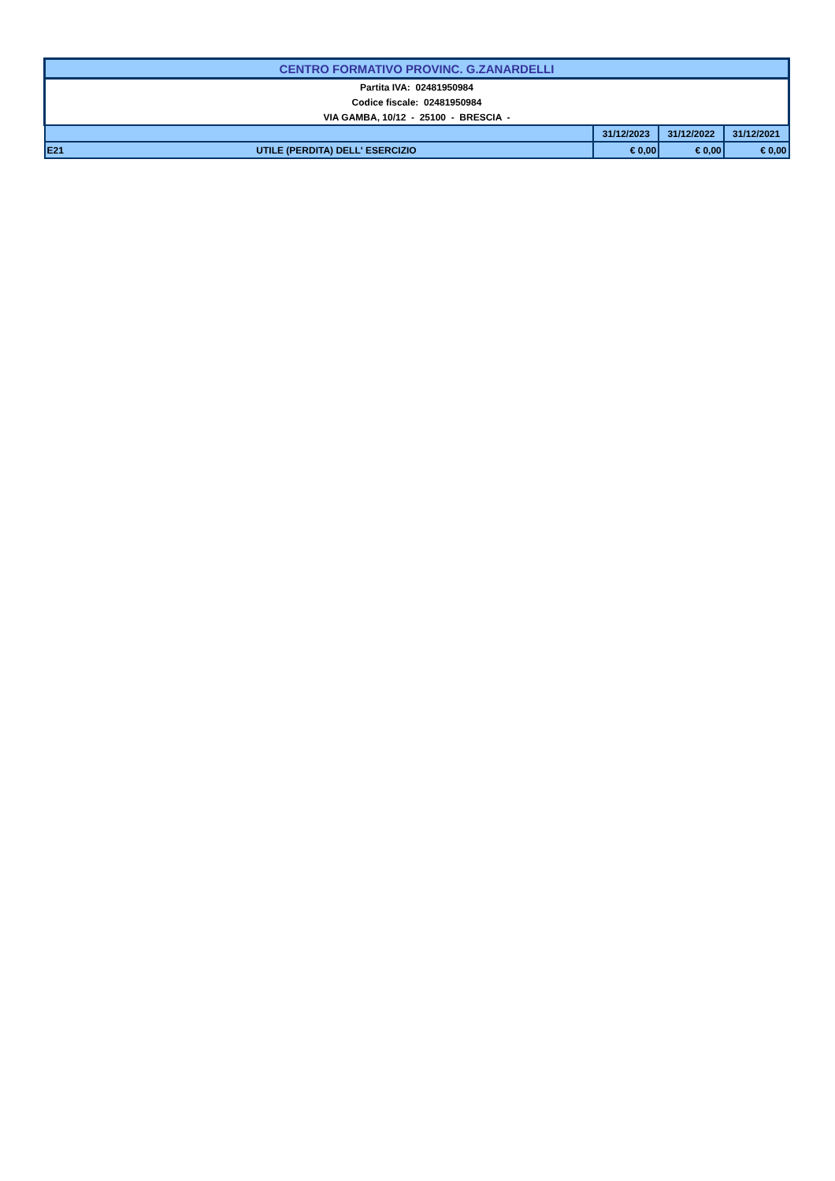| CENTRO FORMATIVO PROVINC. G.ZANARDELLI | | | | |
| Partita IVA: 02481950984 | | | | |
| Codice fiscale: 02481950984 | | | | |
| VIA GAMBA, 10/12 - 25100 - BRESCIA - | | | | |
| | | 31/12/2023 | 31/12/2022 | 31/12/2021 |
| E21 | UTILE (PERDITA) DELL' ESERCIZIO | € 0,00 | € 0,00 | € 0,00 |